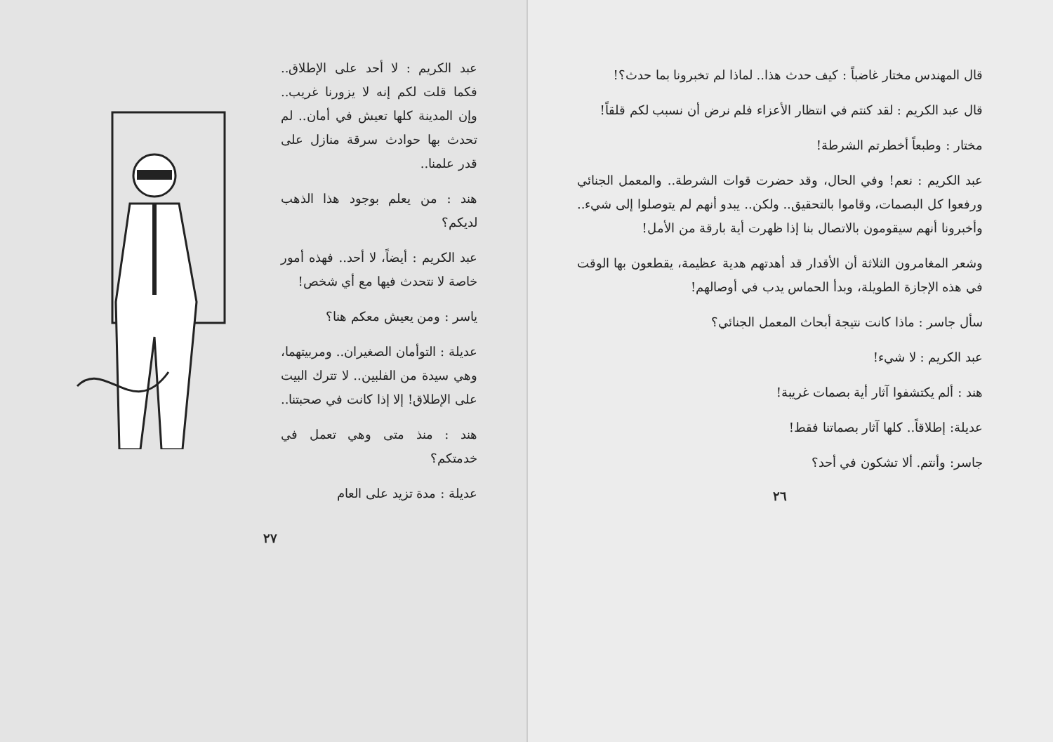عبد الكريم : لا أحد على الإطلاق.. فكما قلت لكم إنه لا يزورنا غريب.. وإن المدينة كلها تعيش في أمان.. لم تحدث بها حوادث سرقة منازل على قدر علمنا..
هند : من يعلم بوجود هذا الذهب لديكم؟
عبد الكريم : أيضاً، لا أحد.. فهذه أمور خاصة لا نتحدث فيها مع أي شخص!
ياسر : ومن يعيش معكم هنا؟
عديلة : التوأمان الصغيران.. ومربيتهما، وهي سيدة من الفلبين.. لا تترك البيت على الإطلاق! إلا إذا كانت في صحبتنا..
هند : منذ متى وهي تعمل في خدمتكم؟
عديلة : مدة تزيد على العام
٢٧
قال المهندس مختار غاضباً : كيف حدث هذا.. لماذا لم تخبرونا بما حدث؟!
قال عبد الكريم : لقد كنتم في انتظار الأعزاء فلم نرض أن نسبب لكم قلقاً!
مختار : وطبعاً أخطرتم الشرطة!
عبد الكريم : نعم! وفي الحال، وقد حضرت قوات الشرطة.. والمعمل الجنائي ورفعوا كل البصمات، وقاموا بالتحقيق.. ولكن.. يبدو أنهم لم يتوصلوا إلى شيء.. وأخبرونا أنهم سيقومون بالاتصال بنا إذا ظهرت أية بارقة من الأمل!
وشعر المغامرون الثلاثة أن الأقدار قد أهدتهم هدية عظيمة، يقطعون بها الوقت في هذه الإجازة الطويلة، وبدأ الحماس يدب في أوصالهم!
سأل جاسر : ماذا كانت نتيجة أبحاث المعمل الجنائي؟
عبد الكريم : لا شيء!
هند : ألم يكتشفوا آثار أية بصمات غريبة!
عديلة: إطلاقاً.. كلها آثار بصماتنا فقط!
جاسر: وأنتم. ألا تشكون في أحد؟
٢٦